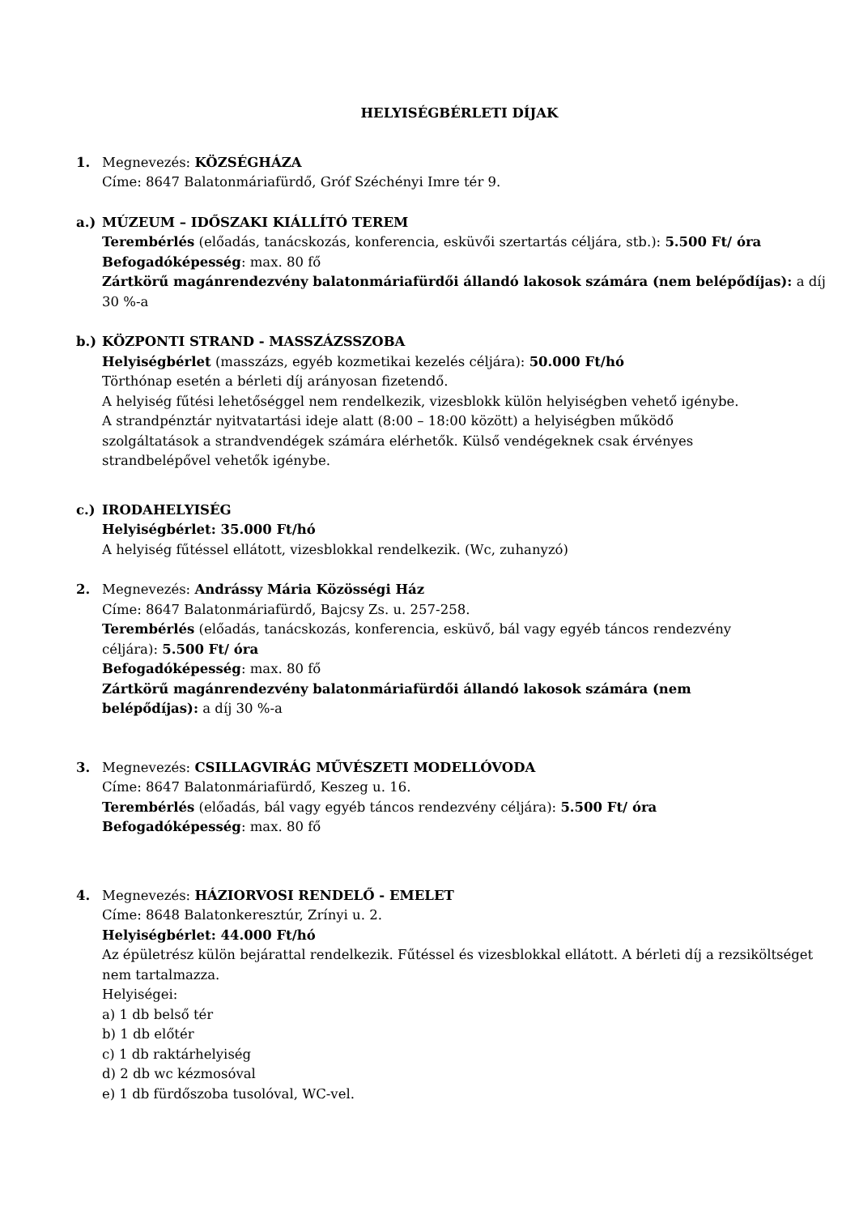HELYISÉGBÉRLETI DÍJAK
1. Megnevezés: KÖZSÉGHÁZA
Címe: 8647 Balatonmáriafürdő, Gróf Széchényi Imre tér 9.
a.) MÚZEUM – IDŐSZAKI KIÁLLÍTÓ TEREM
Terembérlés (előadás, tanácskozás, konferencia, esküvői szertartás céljára, stb.): 5.500 Ft/ óra
Befogadóképesség: max. 80 fő
Zártkörű magánrendezvény balatonmáriafürdői állandó lakosok számára (nem belépődíjas): a díj 30 %-a
b.) KÖZPONTI STRAND - MASSZÁZSSZOBA
Helyiségbérlet (masszázs, egyéb kozmetikai kezelés céljára): 50.000 Ft/hó
Törthónap esetén a bérleti díj arányosan fizetendő.
A helyiség fűtési lehetőséggel nem rendelkezik, vizesblokk külön helyiségben vehető igénybe. A strandpénztár nyitvatartási ideje alatt (8:00 – 18:00 között) a helyiségben működő szolgáltatások a strandvendégek számára elérhetők. Külső vendégeknek csak érvényes strandbelépővel vehetők igénybe.
c.) IRODAHELYISÉG
Helyiségbérlet: 35.000 Ft/hó
A helyiség fűtéssel ellátott, vizesblokkal rendelkezik. (Wc, zuhanyzó)
2. Megnevezés: Andrássy Mária Közösségi Ház
Címe: 8647 Balatonmáriafürdő, Bajcsy Zs. u. 257-258.
Terembérlés (előadás, tanácskozás, konferencia, esküvő, bál vagy egyéb táncos rendezvény céljára): 5.500 Ft/ óra
Befogadóképesség: max. 80 fő
Zártkörű magánrendezvény balatonmáriafürdői állandó lakosok számára (nem belépődíjas): a díj 30 %-a
3. Megnevezés: CSILLAGVIRÁG MŰVÉSZETI MODELLÓVODA
Címe: 8647 Balatonmáriafürdő, Keszeg u. 16.
Terembérlés (előadás, bál vagy egyéb táncos rendezvény céljára): 5.500 Ft/ óra
Befogadóképesség: max. 80 fő
4. Megnevezés: HÁZIORVOSI RENDELŐ - EMELET
Címe: 8648 Balatonkeresztúr, Zrínyi u. 2.
Helyiségbérlet: 44.000 Ft/hó
Az épületrész külön bejárattal rendelkezik. Fűtéssel és vizesblokkal ellátott. A bérleti díj a rezsiköltséget nem tartalmazza.
Helyiségei:
a) 1 db belső tér
b) 1 db előtér
c) 1 db raktárhelyiség
d) 2 db wc kézmosóval
e) 1 db fürdőszoba tusolóval, WC-vel.